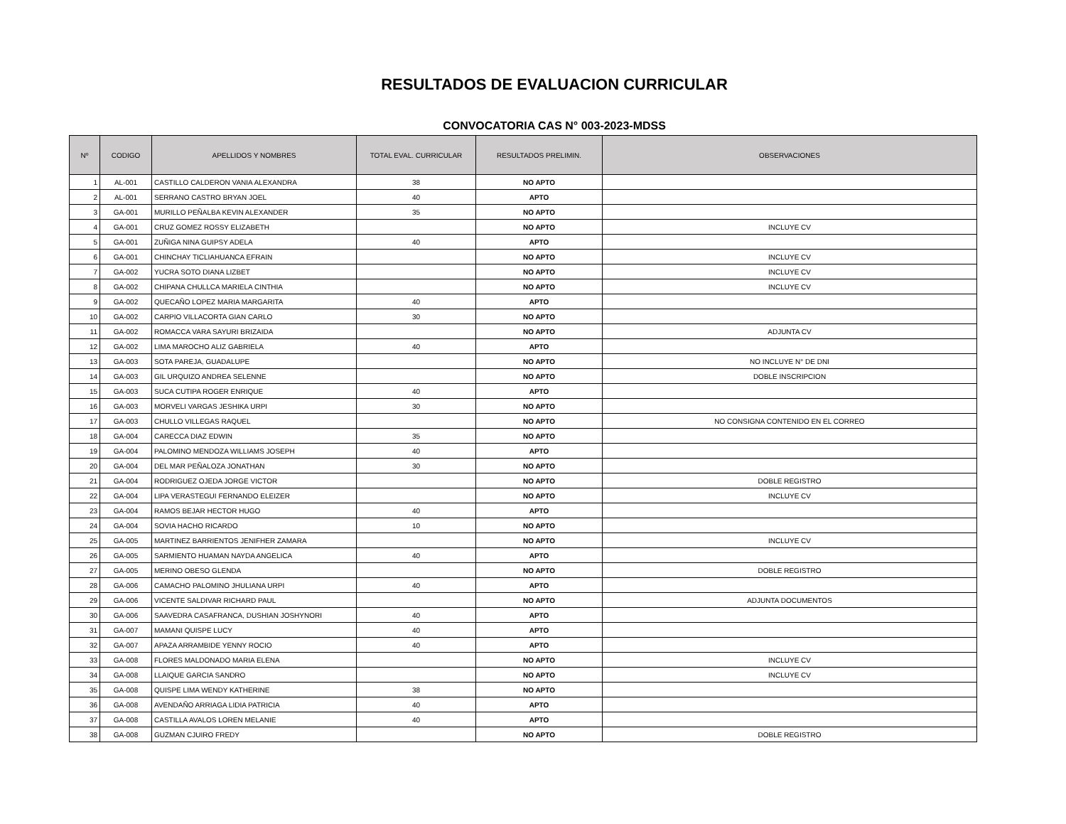RESULTADOS DE EVALUACION CURRICULAR
CONVOCATORIA CAS N° 003-2023-MDSS
| Nº | CODIGO | APELLIDOS Y NOMBRES | TOTAL EVAL. CURRICULAR | RESULTADOS PRELIMIN. | OBSERVACIONES |
| --- | --- | --- | --- | --- | --- |
| 1 | AL-001 | CASTILLO CALDERON VANIA ALEXANDRA | 38 | NO APTO | |
| 2 | AL-001 | SERRANO CASTRO BRYAN JOEL | 40 | APTO | |
| 3 | GA-001 | MURILLO PEÑALBA KEVIN ALEXANDER | 35 | NO APTO | |
| 4 | GA-001 | CRUZ GOMEZ ROSSY ELIZABETH | | NO APTO | INCLUYE CV |
| 5 | GA-001 | ZUÑIGA NINA GUIPSY ADELA | 40 | APTO | |
| 6 | GA-001 | CHINCHAY TICLIAHUANCA EFRAIN | | NO APTO | INCLUYE CV |
| 7 | GA-002 | YUCRA SOTO DIANA LIZBET | | NO APTO | INCLUYE CV |
| 8 | GA-002 | CHIPANA CHULLCA MARIELA CINTHIA | | NO APTO | INCLUYE CV |
| 9 | GA-002 | QUECAÑO LOPEZ MARIA MARGARITA | 40 | APTO | |
| 10 | GA-002 | CARPIO VILLACORTA GIAN CARLO | 30 | NO APTO | |
| 11 | GA-002 | ROMACCA VARA SAYURI BRIZAIDA | | NO APTO | ADJUNTA CV |
| 12 | GA-002 | LIMA MAROCHO ALIZ GABRIELA | 40 | APTO | |
| 13 | GA-003 | SOTA PAREJA, GUADALUPE | | NO APTO | NO INCLUYE N° DE DNI |
| 14 | GA-003 | GIL URQUIZO ANDREA SELENNE | | NO APTO | DOBLE INSCRIPCION |
| 15 | GA-003 | SUCA CUTIPA ROGER ENRIQUE | 40 | APTO | |
| 16 | GA-003 | MORVELI VARGAS JESHIKA URPI | 30 | NO APTO | |
| 17 | GA-003 | CHULLO VILLEGAS RAQUEL | | NO APTO | NO CONSIGNA CONTENIDO EN EL CORREO |
| 18 | GA-004 | CARECCA DIAZ EDWIN | 35 | NO APTO | |
| 19 | GA-004 | PALOMINO MENDOZA WILLIAMS JOSEPH | 40 | APTO | |
| 20 | GA-004 | DEL MAR PEÑALOZA JONATHAN | 30 | NO APTO | |
| 21 | GA-004 | RODRIGUEZ OJEDA JORGE VICTOR | | NO APTO | DOBLE REGISTRO |
| 22 | GA-004 | LIPA VERASTEGUI FERNANDO ELEIZER | | NO APTO | INCLUYE CV |
| 23 | GA-004 | RAMOS BEJAR HECTOR HUGO | 40 | APTO | |
| 24 | GA-004 | SOVIA HACHO RICARDO | 10 | NO APTO | |
| 25 | GA-005 | MARTINEZ BARRIENTOS JENIFHER ZAMARA | | NO APTO | INCLUYE CV |
| 26 | GA-005 | SARMIENTO HUAMAN NAYDA ANGELICA | 40 | APTO | |
| 27 | GA-005 | MERINO OBESO GLENDA | | NO APTO | DOBLE REGISTRO |
| 28 | GA-006 | CAMACHO PALOMINO JHULIANA URPI | 40 | APTO | |
| 29 | GA-006 | VICENTE SALDIVAR RICHARD PAUL | | NO APTO | ADJUNTA DOCUMENTOS |
| 30 | GA-006 | SAAVEDRA CASAFRANCA, DUSHIAN JOSHYNORI | 40 | APTO | |
| 31 | GA-007 | MAMANI QUISPE LUCY | 40 | APTO | |
| 32 | GA-007 | APAZA ARRAMBIDE YENNY ROCIO | 40 | APTO | |
| 33 | GA-008 | FLORES MALDONADO MARIA ELENA | | NO APTO | INCLUYE CV |
| 34 | GA-008 | LLAIQUE GARCIA SANDRO | | NO APTO | INCLUYE CV |
| 35 | GA-008 | QUISPE LIMA WENDY KATHERINE | 38 | NO APTO | |
| 36 | GA-008 | AVENDAÑO ARRIAGA LIDIA PATRICIA | 40 | APTO | |
| 37 | GA-008 | CASTILLA AVALOS LOREN MELANIE | 40 | APTO | |
| 38 | GA-008 | GUZMAN CJUIRO FREDY | | NO APTO | DOBLE REGISTRO |